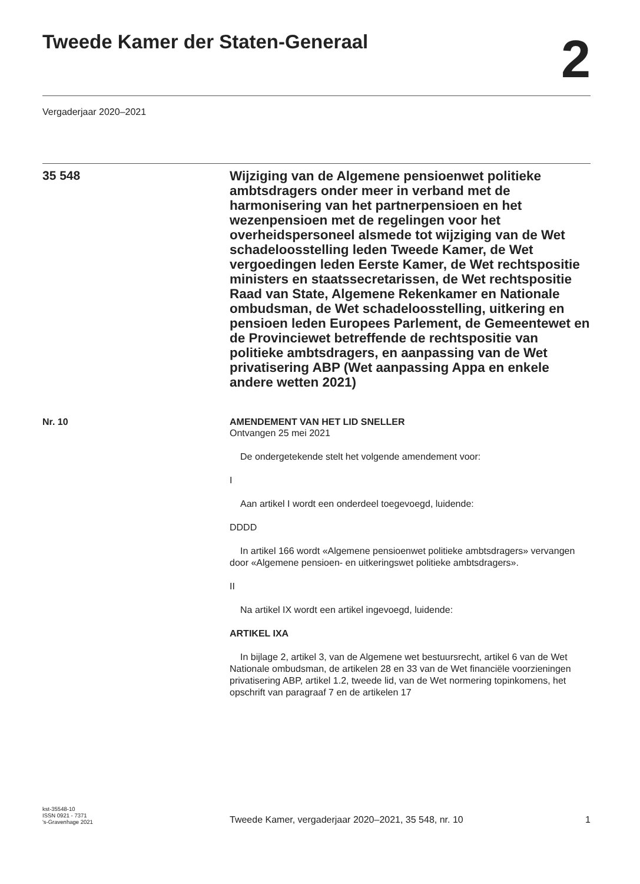Tweede Kamer der Staten-Generaal
2
Vergaderjaar 2020–2021
35 548
Wijziging van de Algemene pensioenwet politieke ambtsdragers onder meer in verband met de harmonisering van het partnerpensioen en het wezenpensioen met de regelingen voor het overheidspersoneel alsmede tot wijziging van de Wet schadeloosstelling leden Tweede Kamer, de Wet vergoedingen leden Eerste Kamer, de Wet rechtspositie ministers en staatssecretarissen, de Wet rechtspositie Raad van State, Algemene Rekenkamer en Nationale ombudsman, de Wet schadeloosstelling, uitkering en pensioen leden Europees Parlement, de Gemeentewet en de Provinciewet betreffende de rechtspositie van politieke ambtsdragers, en aanpassing van de Wet privatisering ABP (Wet aanpassing Appa en enkele andere wetten 2021)
Nr. 10 AMENDEMENT VAN HET LID SNELLER
Ontvangen 25 mei 2021
De ondergetekende stelt het volgende amendement voor:
I
Aan artikel I wordt een onderdeel toegevoegd, luidende:
DDDD
In artikel 166 wordt «Algemene pensioenwet politieke ambtsdragers» vervangen door «Algemene pensioen- en uitkeringswet politieke ambtsdragers».
II
Na artikel IX wordt een artikel ingevoegd, luidende:
ARTIKEL IXA
In bijlage 2, artikel 3, van de Algemene wet bestuursrecht, artikel 6 van de Wet Nationale ombudsman, de artikelen 28 en 33 van de Wet financiële voorzieningen privatisering ABP, artikel 1.2, tweede lid, van de Wet normering topinkomens, het opschrift van paragraaf 7 en de artikelen 17
kst-35548-10
ISSN 0921 - 7371
's-Gravenhage 2021
Tweede Kamer, vergaderjaar 2020–2021, 35 548, nr. 10
1